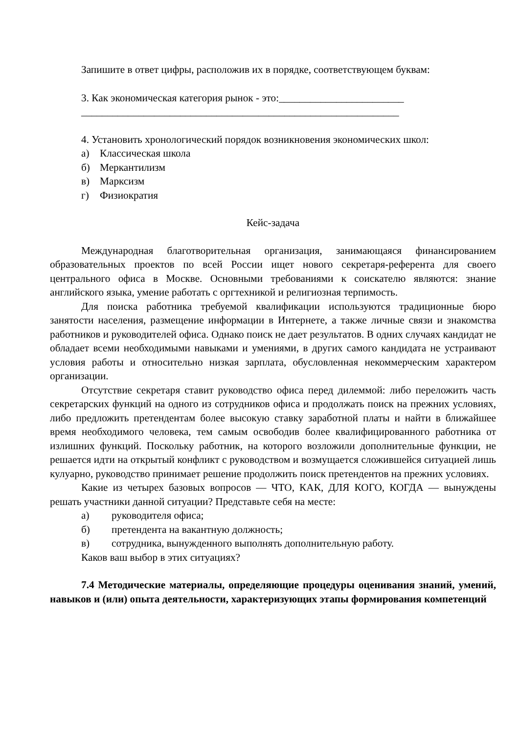Запишите в ответ цифры, расположив их в порядке, соответствующем буквам:
3. Как экономическая категория рынок - это:________________________
_____________________________________________________________
4. Установить хронологический порядок возникновения экономических школ:
а) Классическая школа
б) Меркантилизм
в) Марксизм
г) Физиократия
Кейс-задача
Международная благотворительная организация, занимающаяся финансированием образовательных проектов по всей России ищет нового секретаря-референта для своего центрального офиса в Москве. Основными требованиями к соискателю являются: знание английского языка, умение работать с оргтехникой и религиозная терпимость.
Для поиска работника требуемой квалификации используются традиционные бюро занятости населения, размещение информации в Интернете, а также личные связи и знакомства работников и руководителей офиса. Однако поиск не дает результатов. В одних случаях кандидат не обладает всеми необходимыми навыками и умениями, в других самого кандидата не устраивают условия работы и относительно низкая зарплата, обусловленная некоммерческим характером организации.
Отсутствие секретаря ставит руководство офиса перед дилеммой: либо переложить часть секретарских функций на одного из сотрудников офиса и продолжать поиск на прежних условиях, либо предложить претендентам более высокую ставку заработной платы и найти в ближайшее время необходимого человека, тем самым освободив более квалифицированного работника от излишних функций. Поскольку работник, на которого возложили дополнительные функции, не решается идти на открытый конфликт с руководством и возмущается сложившейся ситуацией лишь кулуарно, руководство принимает решение продолжить поиск претендентов на прежних условиях.
Какие из четырех базовых вопросов — ЧТО, КАК, ДЛЯ КОГО, КОГДА — вынуждены решать участники данной ситуации? Представьте себя на месте:
а) руководителя офиса;
б) претендента на вакантную должность;
в) сотрудника, вынужденного выполнять дополнительную работу.
Каков ваш выбор в этих ситуациях?
7.4 Методические материалы, определяющие процедуры оценивания знаний, умений, навыков и (или) опыта деятельности, характеризующих этапы формирования компетенций